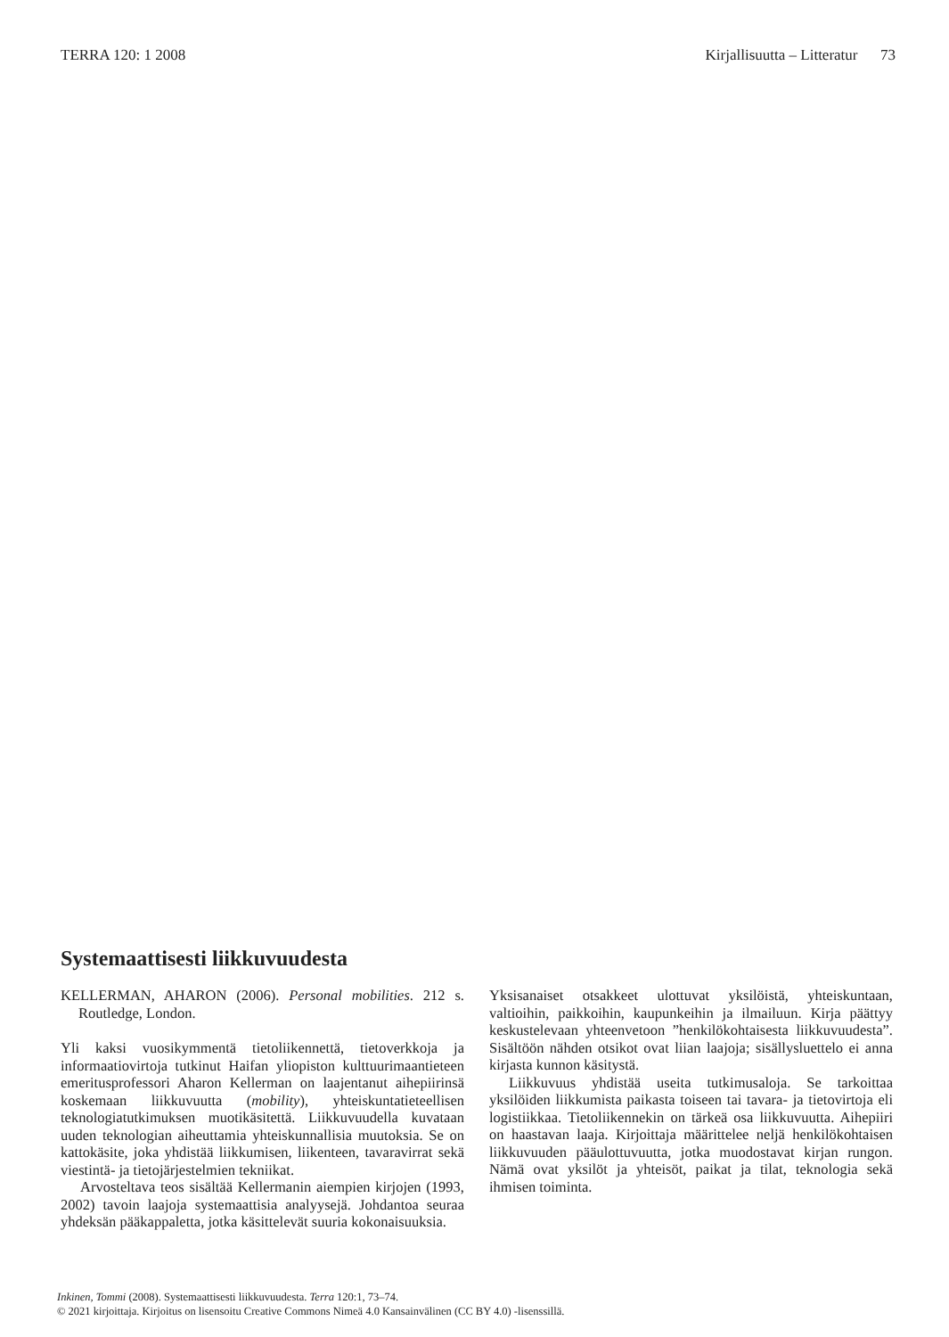TERRA 120: 1 2008 Kirjallisuutta – Litteratur 73
Systemaattisesti liikkuvuudesta
KELLERMAN, AHARON (2006). Personal mobilities. 212 s. Routledge, London.
Yli kaksi vuosikymmentä tietoliikennettä, tietoverkkoja ja informaatiovirtoja tutkinut Haifan yliopiston kulttuurimaantieteen emeritusprofessori Aharon Kellerman on laajentanut aihepiirinsä koskemaan liikkuvuutta (mobility), yhteiskuntatieteellisen teknologiatutkimuksen muotikäsitettä. Liikkuvuudella kuvataan uuden teknologian aiheuttamia yhteiskunnallisia muutoksia. Se on kattokäsite, joka yhdistää liikkumisen, liikenteen, tavaravirrat sekä viestintä- ja tietojärjestelmien tekniikat.
Arvosteltava teos sisältää Kellermanin aiempien kirjojen (1993, 2002) tavoin laajoja systemaattisia analyysejä. Johdantoa seuraa yhdeksän pääkappaletta, jotka käsittelevät suuria kokonaisuuksia.
Yksisanaiset otsakkeet ulottuvat yksilöistä, yhteiskuntaan, valtioihin, paikkoihin, kaupunkeihin ja ilmailuun. Kirja päättyy keskustelevaan yhteenvetoon ”henkilökohtaisesta liikkuvuudesta”. Sisältöön nähden otsikot ovat liian laajoja; sisällysluettelo ei anna kirjasta kunnon käsitystä.
Liikkuvuus yhdistää useita tutkimusaloja. Se tarkoittaa yksilöiden liikkumista paikasta toiseen tai tavara- ja tietovirtoja eli logistiikkaa. Tietoliikennekin on tärkeä osa liikkuvuutta. Aihepiiri on haastavan laaja. Kirjoittaja määrittelee neljä henkilökohtaisen liikkuvuuden pääulottuvuutta, jotka muodostavat kirjan rungon. Nämä ovat yksilöt ja yhteisöt, paikat ja tilat, teknologia sekä ihmisen toiminta.
Inkinen, Tommi (2008). Systemaattisesti liikkuvuudesta. Terra 120:1, 73–74.
© 2021 kirjoittaja. Kirjoitus on lisensoitu Creative Commons Nimeä 4.0 Kansainvälinen (CC BY 4.0) -lisenssillä.